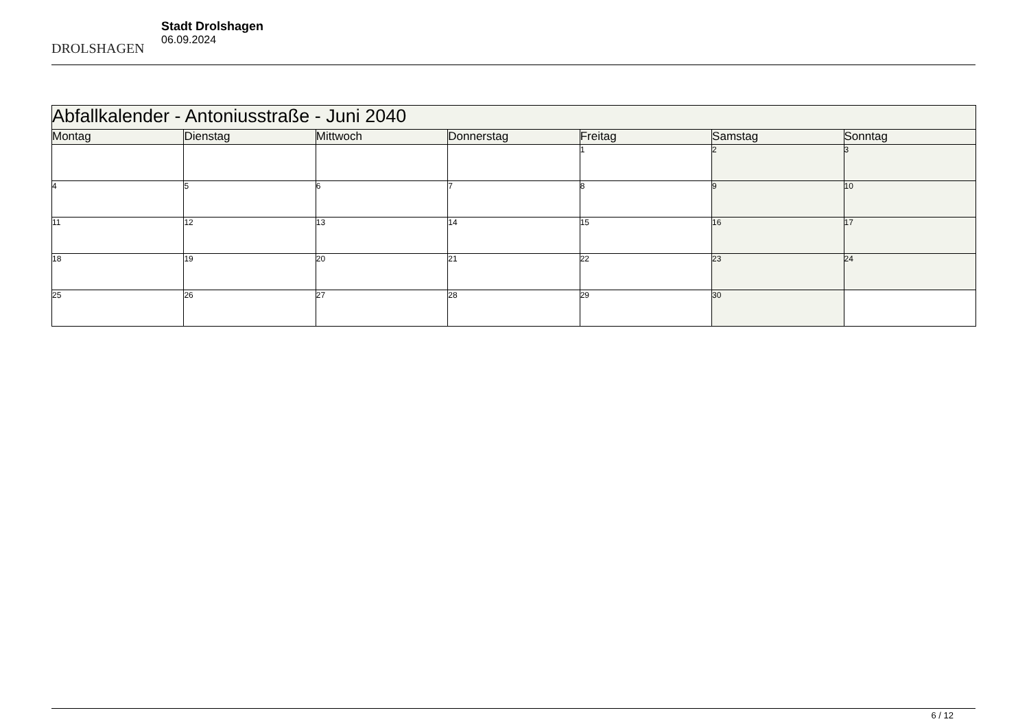DROLSHAGEN
Stadt Drolshagen
06.09.2024
| Abfallkalender - Antoniusstraße - Juni 2040 | | | | | | |
| Montag | Dienstag | Mittwoch | Donnerstag | Freitag | Samstag | Sonntag |
| | | | | 1 | 2 | 3 |
| 4 | 5 | 6 | 7 | 8 | 9 | 10 |
| 11 | 12 | 13 | 14 | 15 | 16 | 17 |
| 18 | 19 | 20 | 21 | 22 | 23 | 24 |
| 25 | 26 | 27 | 28 | 29 | 30 | |
6 / 12